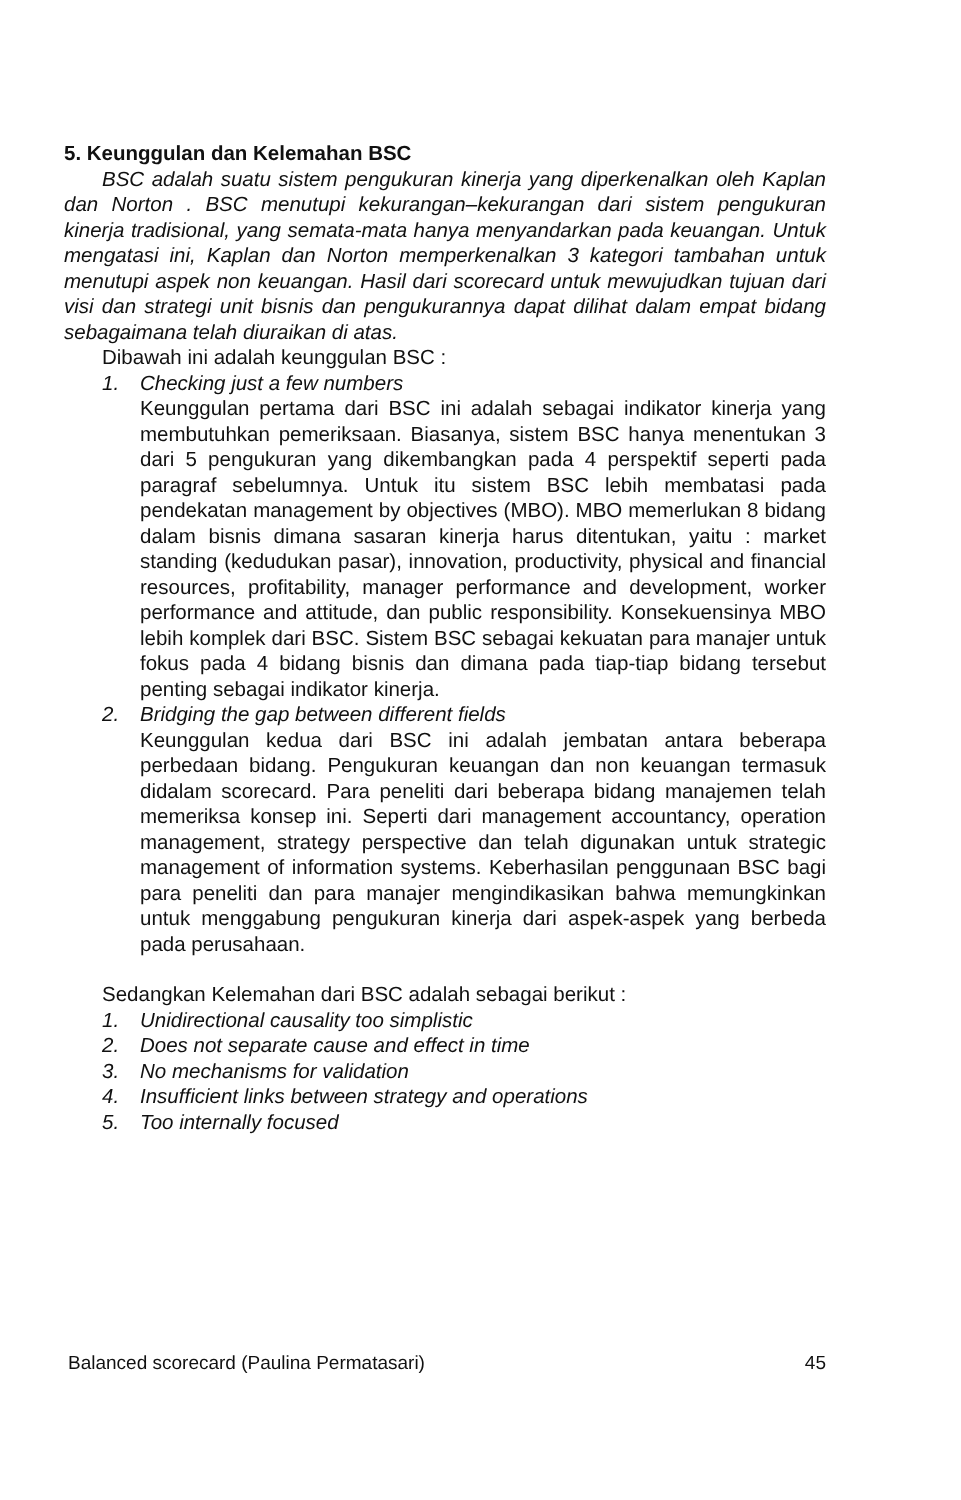5. Keunggulan dan Kelemahan BSC
BSC adalah suatu sistem pengukuran kinerja yang diperkenalkan oleh Kaplan dan Norton . BSC menutupi kekurangan–kekurangan dari sistem pengukuran kinerja tradisional, yang semata-mata hanya menyandarkan pada keuangan. Untuk mengatasi ini, Kaplan dan Norton memperkenalkan 3 kategori tambahan untuk menutupi aspek non keuangan. Hasil dari scorecard untuk mewujudkan tujuan dari visi dan strategi unit bisnis dan pengukurannya dapat dilihat dalam empat bidang sebagaimana telah diuraikan di atas.
Dibawah ini adalah keunggulan BSC :
1. Checking just a few numbers
Keunggulan pertama dari BSC ini adalah sebagai indikator kinerja yang membutuhkan pemeriksaan. Biasanya, sistem BSC hanya menentukan 3 dari 5 pengukuran yang dikembangkan pada 4 perspektif seperti pada paragraf sebelumnya. Untuk itu sistem BSC lebih membatasi pada pendekatan management by objectives (MBO). MBO memerlukan 8 bidang dalam bisnis dimana sasaran kinerja harus ditentukan, yaitu : market standing (kedudukan pasar), innovation, productivity, physical and financial resources, profitability, manager performance and development, worker performance and attitude, dan public responsibility. Konsekuensinya MBO lebih komplek dari BSC. Sistem BSC sebagai kekuatan para manajer untuk fokus pada 4 bidang bisnis dan dimana pada tiap-tiap bidang tersebut penting sebagai indikator kinerja.
2. Bridging the gap between different fields
Keunggulan kedua dari BSC ini adalah jembatan antara beberapa perbedaan bidang. Pengukuran keuangan dan non keuangan termasuk didalam scorecard. Para peneliti dari beberapa bidang manajemen telah memeriksa konsep ini. Seperti dari management accountancy, operation management, strategy perspective dan telah digunakan untuk strategic management of information systems. Keberhasilan penggunaan BSC bagi para peneliti dan para manajer mengindikasikan bahwa memungkinkan untuk menggabung pengukuran kinerja dari aspek-aspek yang berbeda pada perusahaan.
Sedangkan Kelemahan dari BSC adalah sebagai berikut :
1. Unidirectional causality too simplistic
2. Does not separate cause and effect in time
3. No mechanisms for validation
4. Insufficient links between strategy and operations
5. Too internally focused
Balanced scorecard (Paulina Permatasari) 45